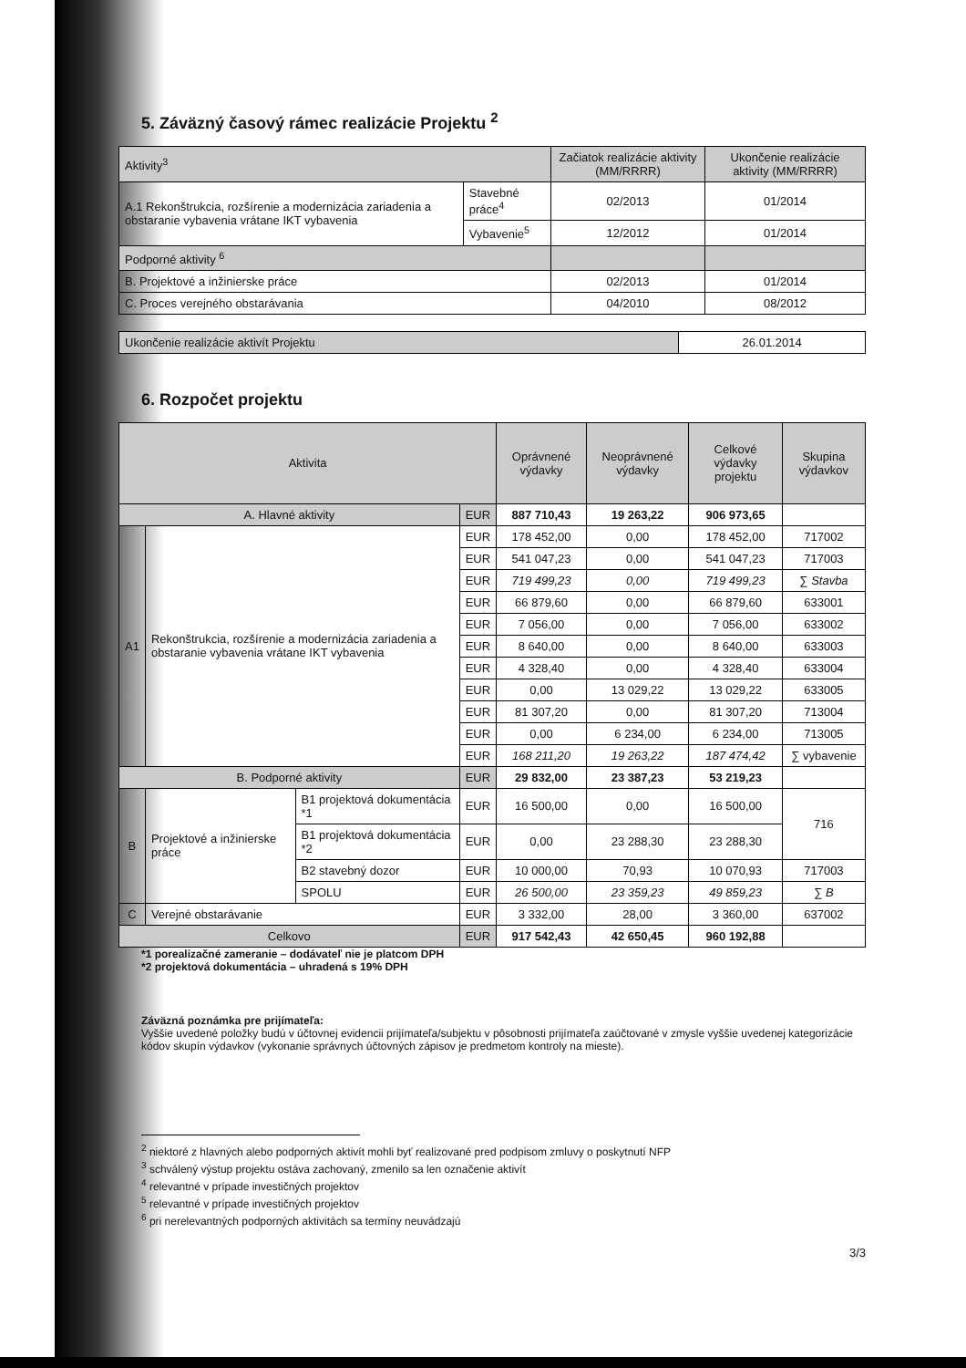5. Záväzný časový rámec realizácie Projektu <sup>2</sup>
| Aktivity<sup>3</sup> | | Začiatok realizácie aktivity (MM/RRRR) | Ukončenie realizácie aktivity (MM/RRRR) |
| --- | --- | --- | --- |
| A.1 Rekonštrukcia, rozšírenie a modernizácia zariadenia a obstaranie vybavenia vrátane IKT vybavenia | Stavebné práce<sup>4</sup> | 02/2013 | 01/2014 |
| | Vybavenie<sup>5</sup> | 12/2012 | 01/2014 |
| Podporné aktivity <sup>6</sup> | | | |
| B. Projektové a inžinierske práce | | 02/2013 | 01/2014 |
| C. Proces verejného obstarávania | | 04/2010 | 08/2012 |
| Ukončenie realizácie aktivít Projektu | 26.01.2014 |
6. Rozpočet projektu
| Aktivita | | | | Oprávnené výdavky | Neoprávnené výdavky | Celkové výdavky projektu | Skupina výdavkov |
| --- | --- | --- | --- | --- | --- | --- | --- |
| A. Hlavné aktivity | | | EUR | 887 710,43 | 19 263,22 | 906 973,65 | |
| A1 | Rekonštrukcia, rozšírenie a modernizácia zariadenia a obstaranie vybavenia vrátane IKT vybavenia | | EUR | 178 452,00 | 0,00 | 178 452,00 | 717002 |
| | | | EUR | 541 047,23 | 0,00 | 541 047,23 | 717003 |
| | | | EUR | 719 499,23 | 0,00 | 719 499,23 | ∑ Stavba |
| | | | EUR | 66 879,60 | 0,00 | 66 879,60 | 633001 |
| | | | EUR | 7 056,00 | 0,00 | 7 056,00 | 633002 |
| | | | EUR | 8 640,00 | 0,00 | 8 640,00 | 633003 |
| | | | EUR | 4 328,40 | 0,00 | 4 328,40 | 633004 |
| | | | EUR | 0,00 | 13 029,22 | 13 029,22 | 633005 |
| | | | EUR | 81 307,20 | 0,00 | 81 307,20 | 713004 |
| | | | EUR | 0,00 | 6 234,00 | 6 234,00 | 713005 |
| | | | EUR | 168 211,20 | 19 263,22 | 187 474,42 | ∑ vybavenie |
| B. Podporné aktivity | | | EUR | 29 832,00 | 23 387,23 | 53 219,23 | |
| B | Projektové a inžinierske práce | B1 projektová dokumentácia *1 | EUR | 16 500,00 | 0,00 | 16 500,00 | 716 |
| | | B1 projektová dokumentácia *2 | EUR | 0,00 | 23 288,30 | 23 288,30 | |
| | | B2 stavebný dozor | EUR | 10 000,00 | 70,93 | 10 070,93 | 717003 |
| | | SPOLU | EUR | 26 500,00 | 23 359,23 | 49 859,23 | ∑ B |
| C | Verejné obstarávanie | | EUR | 3 332,00 | 28,00 | 3 360,00 | 637002 |
| Celkovo | | | EUR | 917 542,43 | 42 650,45 | 960 192,88 | |
*1 porealizačné zameranie – dodávateľ nie je platcom DPH
*2 projektová dokumentácia – uhradená s 19% DPH
Záväzná poznámka pre prijímateľa:
Vyššie uvedené položky budú v účtovnej evidencii prijímateľa/subjektu v pôsobnosti prijímateľa zaúčtované v zmysle vyššie uvedenej kategorizácie kódov skupín výdavkov (vykonanie správnych účtovných zápisov je predmetom kontroly na mieste).
<sup>2</sup> niektoré z hlavných alebo podporných aktivít mohli byť realizované pred podpisom zmluvy o poskytnutí NFP
<sup>3</sup> schválený výstup projektu ostáva zachovaný, zmenilo sa len označenie aktivít
<sup>4</sup> relevantné v prípade investičných projektov
<sup>5</sup> relevantné v prípade investičných projektov
<sup>6</sup> pri nerelevantných podporných aktivitách sa termíny neuvádzajú
3/3